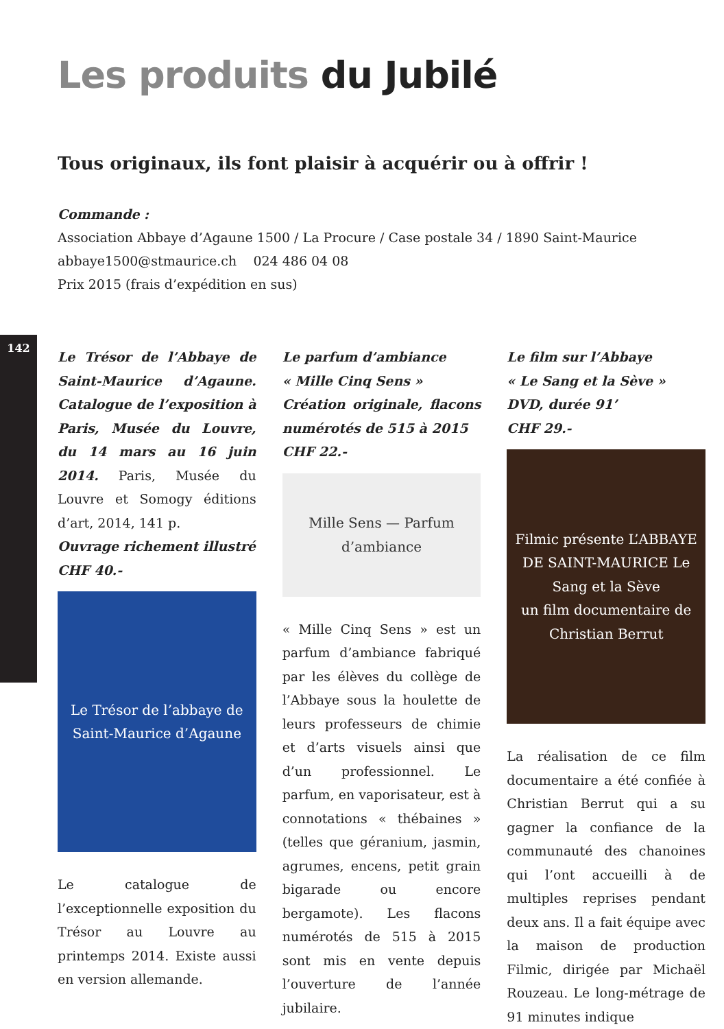142
Les produits du Jubilé
Tous originaux, ils font plaisir à acquérir ou à offrir !
Commande :
Association Abbaye d’Agaune 1500 / La Procure / Case postale 34 / 1890 Saint-Maurice
abbaye1500@stmaurice.ch 024 486 04 08
Prix 2015 (frais d’expédition en sus)
Le Trésor de l’Abbaye de Saint-Maurice d’Agaune. Catalogue de l’exposition à Paris, Musée du Louvre, du 14 mars au 16 juin 2014. Paris, Musée du Louvre et Somogy éditions d’art, 2014, 141 p.
Ouvrage richement illustré
CHF 40.-
Le Trésor de l’abbaye de Saint-Maurice d’Agaune
Le catalogue de l’exceptionnelle exposition du Trésor au Louvre au printemps 2014. Existe aussi en version allemande.
Le parfum d’ambiance
« Mille Cinq Sens »
Création originale, flacons numérotés de 515 à 2015
CHF 22.-
Mille Sens — Parfum d’ambiance
« Mille Cinq Sens » est un parfum d’ambiance fabriqué par les élèves du collège de l’Abbaye sous la houlette de leurs professeurs de chimie et d’arts visuels ainsi que d’un professionnel. Le parfum, en vaporisateur, est à connotations « thébaines » (telles que géranium, jasmin, agrumes, encens, petit grain bigarade ou encore bergamote). Les flacons numérotés de 515 à 2015 sont mis en vente depuis l’ouverture de l’année jubilaire.
Le film sur l’Abbaye
« Le Sang et la Sève »
DVD, durée 91’
CHF 29.-
Filmic présente L’ABBAYE DE SAINT-MAURICE Le Sang et la Sève
un film documentaire de Christian Berrut
La réalisation de ce film documentaire a été confiée à Christian Berrut qui a su gagner la confiance de la communauté des chanoines qui l’ont accueilli à de multiples reprises pendant deux ans. Il a fait équipe avec la maison de production Filmic, dirigée par Michaël Rouzeau. Le long-métrage de 91 minutes indique